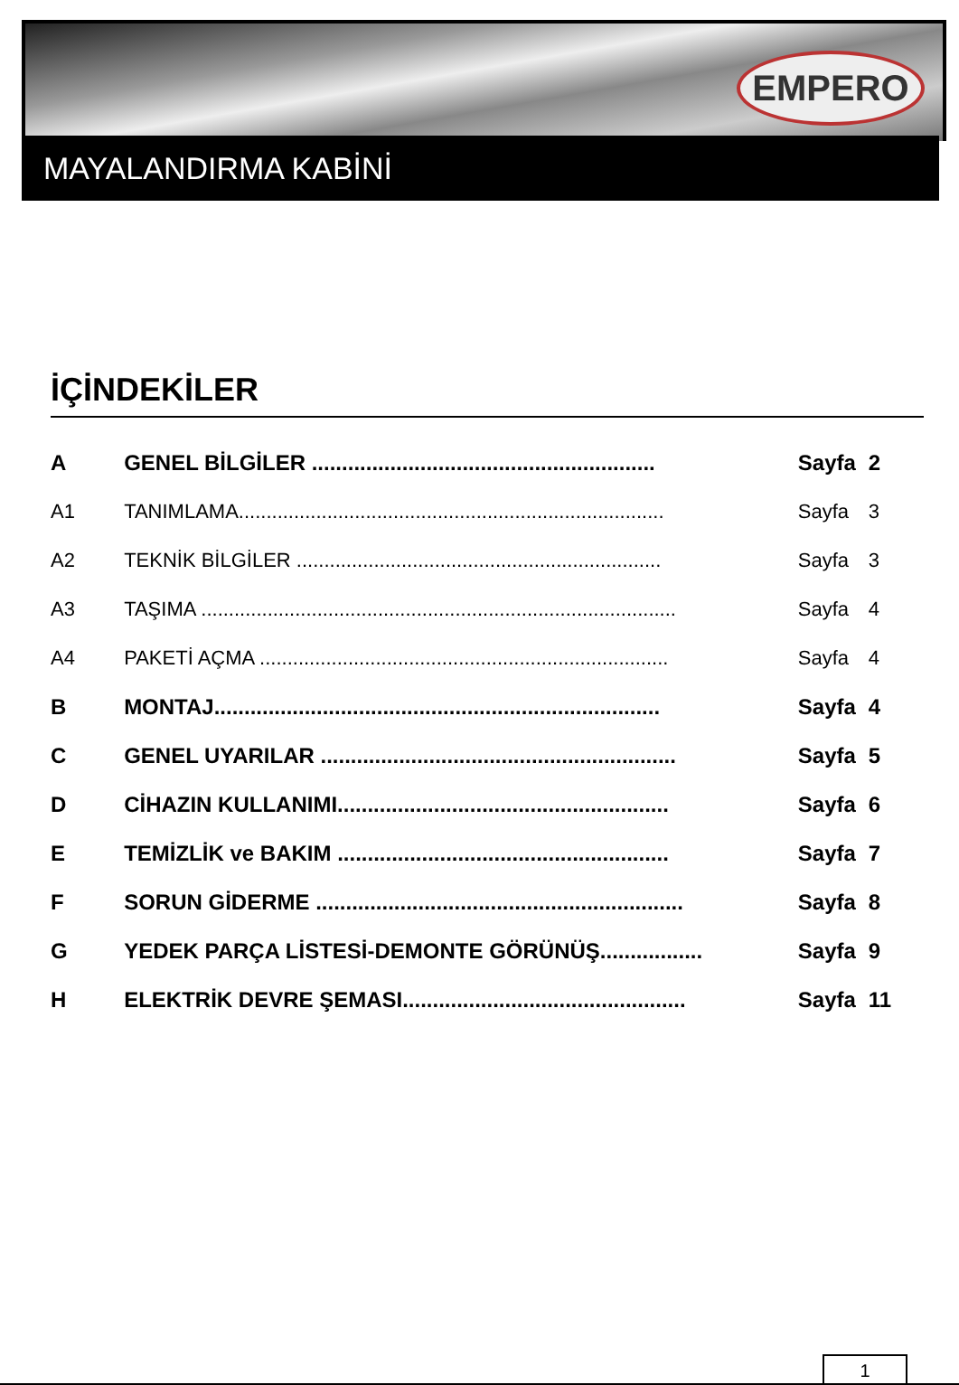EMPERO
MAYALANDIRMA KABİNİ
İÇİNDEKİLER
| A | GENEL BİLGİLER ......................................................... | Sayfa | 2 |
| A1 | TANIMLAMA............................................................................. | Sayfa | 3 |
| A2 | TEKNİK BİLGİLER .................................................................. | Sayfa | 3 |
| A3 | TAŞIMA ...................................................................................... | Sayfa | 4 |
| A4 | PAKETİ AÇMA .......................................................................... | Sayfa | 4 |
| B | MONTAJ.......................................................................... | Sayfa | 4 |
| C | GENEL UYARILAR ........................................................... | Sayfa | 5 |
| D | CİHAZIN KULLANIMI....................................................... | Sayfa | 6 |
| E | TEMİZLİK ve BAKIM ....................................................... | Sayfa | 7 |
| F | SORUN GİDERME ............................................................. | Sayfa | 8 |
| G | YEDEK PARÇA LİSTESİ-DEMONTE GÖRÜNÜŞ................. | Sayfa | 9 |
| H | ELEKTRİK DEVRE ŞEMASI............................................... | Sayfa | 11 |
1